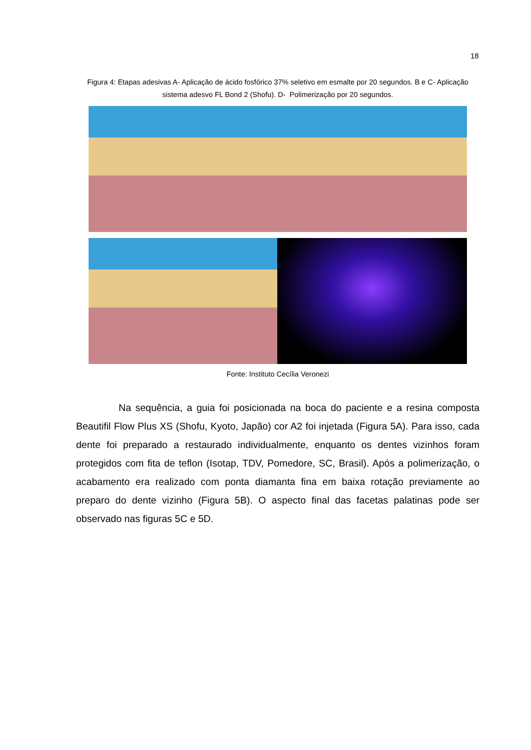18
Figura 4: Etapas adesivas A- Aplicação de ácido fosfórico 37% seletivo em esmalte por 20 segundos. B e C- Aplicação sistema adesvo FL Bond 2 (Shofu). D- Polimerização por 20 segundos.
Fonte: Instituto Cecília Veronezi
Na sequência, a guia foi posicionada na boca do paciente e a resina composta Beautifil Flow Plus XS (Shofu, Kyoto, Japão) cor A2 foi injetada (Figura 5A). Para isso, cada dente foi preparado a restaurado individualmente, enquanto os dentes vizinhos foram protegidos com fita de teflon (Isotap, TDV, Pomedore, SC, Brasil). Após a polimerização, o acabamento era realizado com ponta diamanta fina em baixa rotação previamente ao preparo do dente vizinho (Figura 5B). O aspecto final das facetas palatinas pode ser observado nas figuras 5C e 5D.